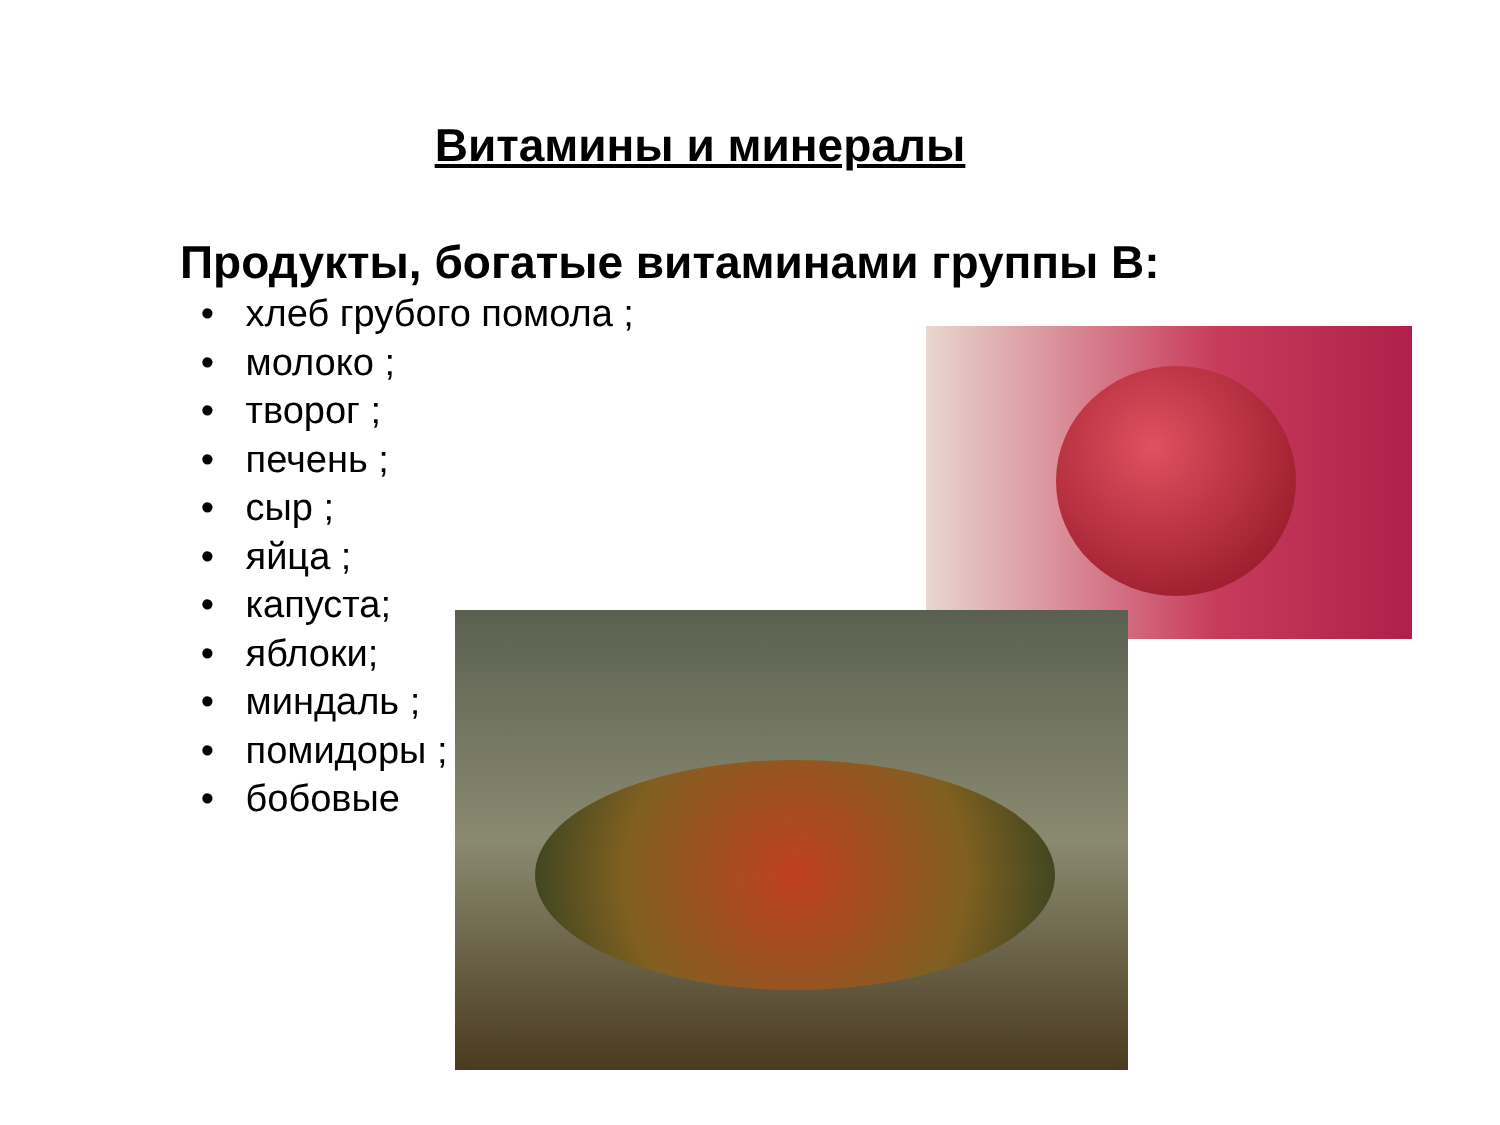Витамины и минералы
Продукты, богатые витаминами группы В:
• хлеб грубого помола ;
• молоко ;
• творог ;
• печень ;
• сыр ;
• яйца ;
• капуста;
• яблоки;
• миндаль ;
• помидоры ;
• бобовые